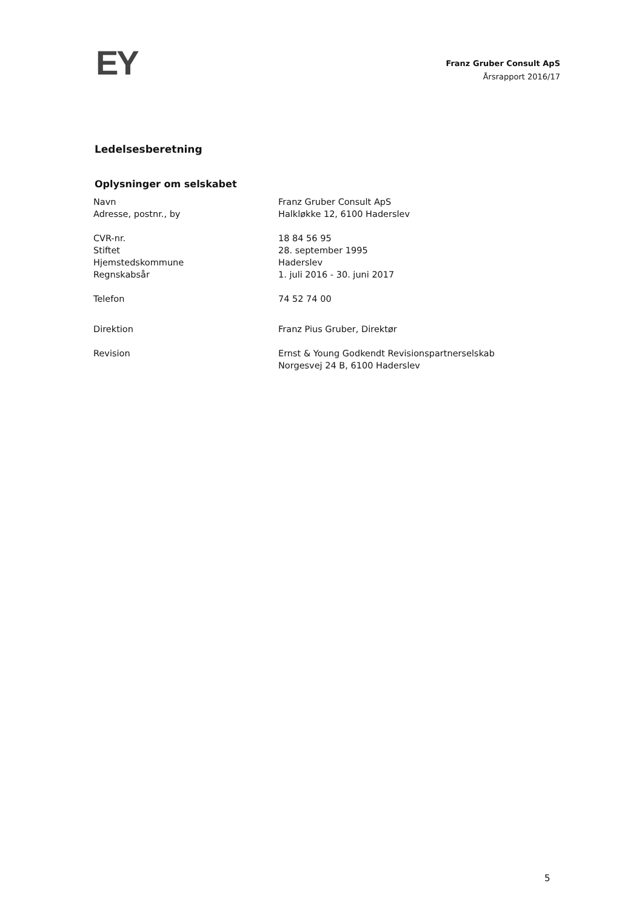EY
Franz Gruber Consult ApS
Årsrapport 2016/17
Ledelsesberetning
Oplysninger om selskabet
| Navn | Franz Gruber Consult ApS |
| Adresse, postnr., by | Halkløkke 12, 6100 Haderslev |
| CVR-nr. | 18 84 56 95 |
| Stiftet | 28. september 1995 |
| Hjemstedskommune | Haderslev |
| Regnskabsår | 1. juli 2016 - 30. juni 2017 |
| Telefon | 74 52 74 00 |
| Direktion | Franz Pius Gruber, Direktør |
| Revision | Ernst & Young Godkendt Revisionspartnerselskab Norgesvej 24 B, 6100 Haderslev |
5